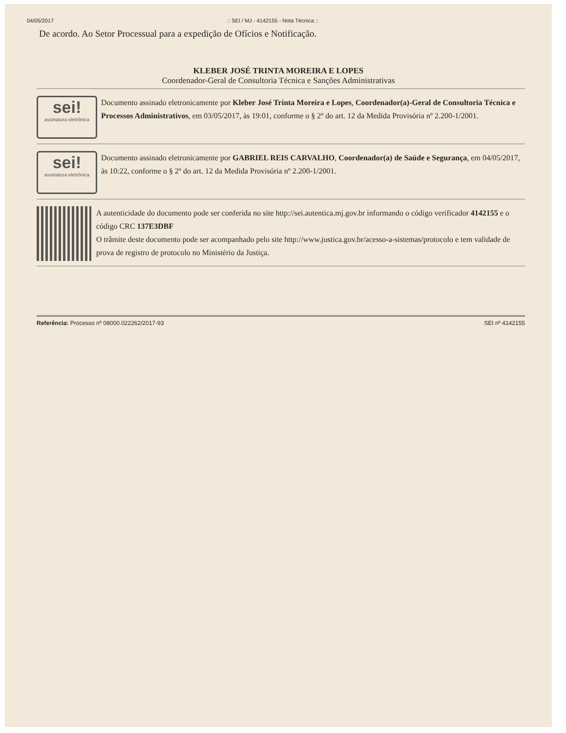04/05/2017:: SEI / MJ - 4142155 - Nota Técnica ::
De acordo. Ao Setor Processual para a expedição de Ofícios e Notificação.
KLEBER JOSÉ TRINTA MOREIRA E LOPES
Coordenador-Geral de Consultoria Técnica e Sanções Administrativas
sei!
assinatura eletrônica
Documento assinado eletronicamente por Kleber José Trinta Moreira e Lopes, Coordenador(a)-Geral de Consultoria Técnica e Processos Administrativos, em 03/05/2017, às 19:01, conforme o § 2º do art. 12 da Medida Provisória nº 2.200-1/2001.
sei!
assinatura eletrônica
Documento assinado eletronicamente por GABRIEL REIS CARVALHO, Coordenador(a) de Saúde e Segurança, em 04/05/2017, às 10:22, conforme o § 2º do art. 12 da Medida Provisória nº 2.200-1/2001.
A autenticidade do documento pode ser conferida no site http://sei.autentica.mj.gov.br informando o código verificador 4142155 e o código CRC 137E3DBF
O trâmite deste documento pode ser acompanhado pelo site http://www.justica.gov.br/acesso-a-sistemas/protocolo e tem validade de prova de registro de protocolo no Ministério da Justiça.
Referência: Processo nº 08000.022262/2017-93 SEI nº 4142155